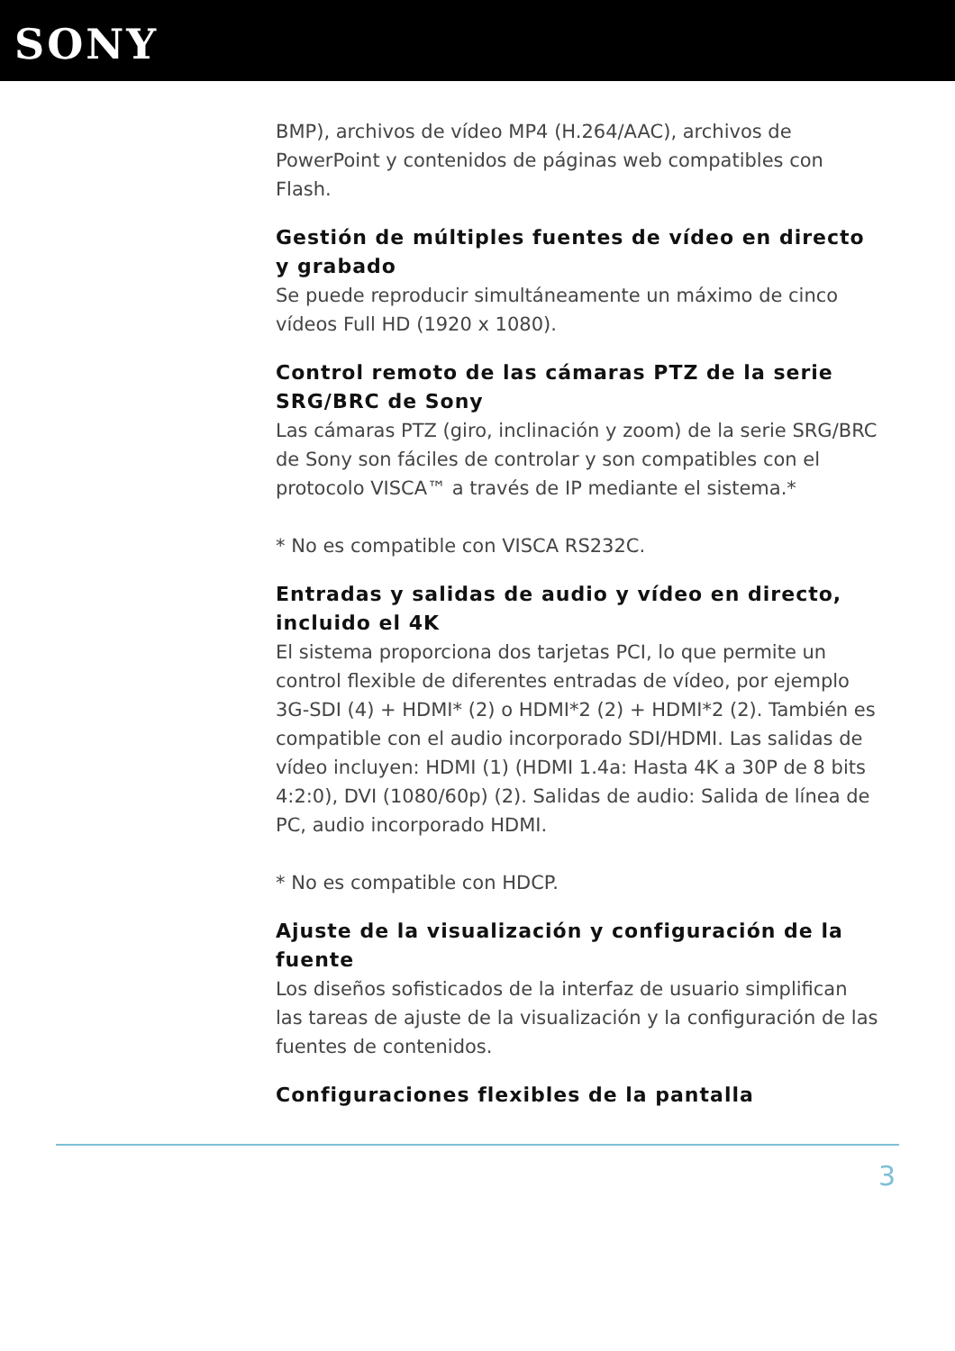SONY
BMP), archivos de vídeo MP4 (H.264/AAC), archivos de PowerPoint y contenidos de páginas web compatibles con Flash.
Gestión de múltiples fuentes de vídeo en directo y grabado
Se puede reproducir simultáneamente un máximo de cinco vídeos Full HD (1920 x 1080).
Control remoto de las cámaras PTZ de la serie SRG/BRC de Sony
Las cámaras PTZ (giro, inclinación y zoom) de la serie SRG/BRC de Sony son fáciles de controlar y son compatibles con el protocolo VISCA™ a través de IP mediante el sistema.*
* No es compatible con VISCA RS232C.
Entradas y salidas de audio y vídeo en directo, incluido el 4K
El sistema proporciona dos tarjetas PCI, lo que permite un control flexible de diferentes entradas de vídeo, por ejemplo 3G-SDI (4) + HDMI* (2) o HDMI*2 (2) + HDMI*2 (2). También es compatible con el audio incorporado SDI/HDMI. Las salidas de vídeo incluyen: HDMI (1) (HDMI 1.4a: Hasta 4K a 30P de 8 bits 4:2:0), DVI (1080/60p) (2). Salidas de audio: Salida de línea de PC, audio incorporado HDMI.
* No es compatible con HDCP.
Ajuste de la visualización y configuración de la fuente
Los diseños sofisticados de la interfaz de usuario simplifican las tareas de ajuste de la visualización y la configuración de las fuentes de contenidos.
Configuraciones flexibles de la pantalla
3